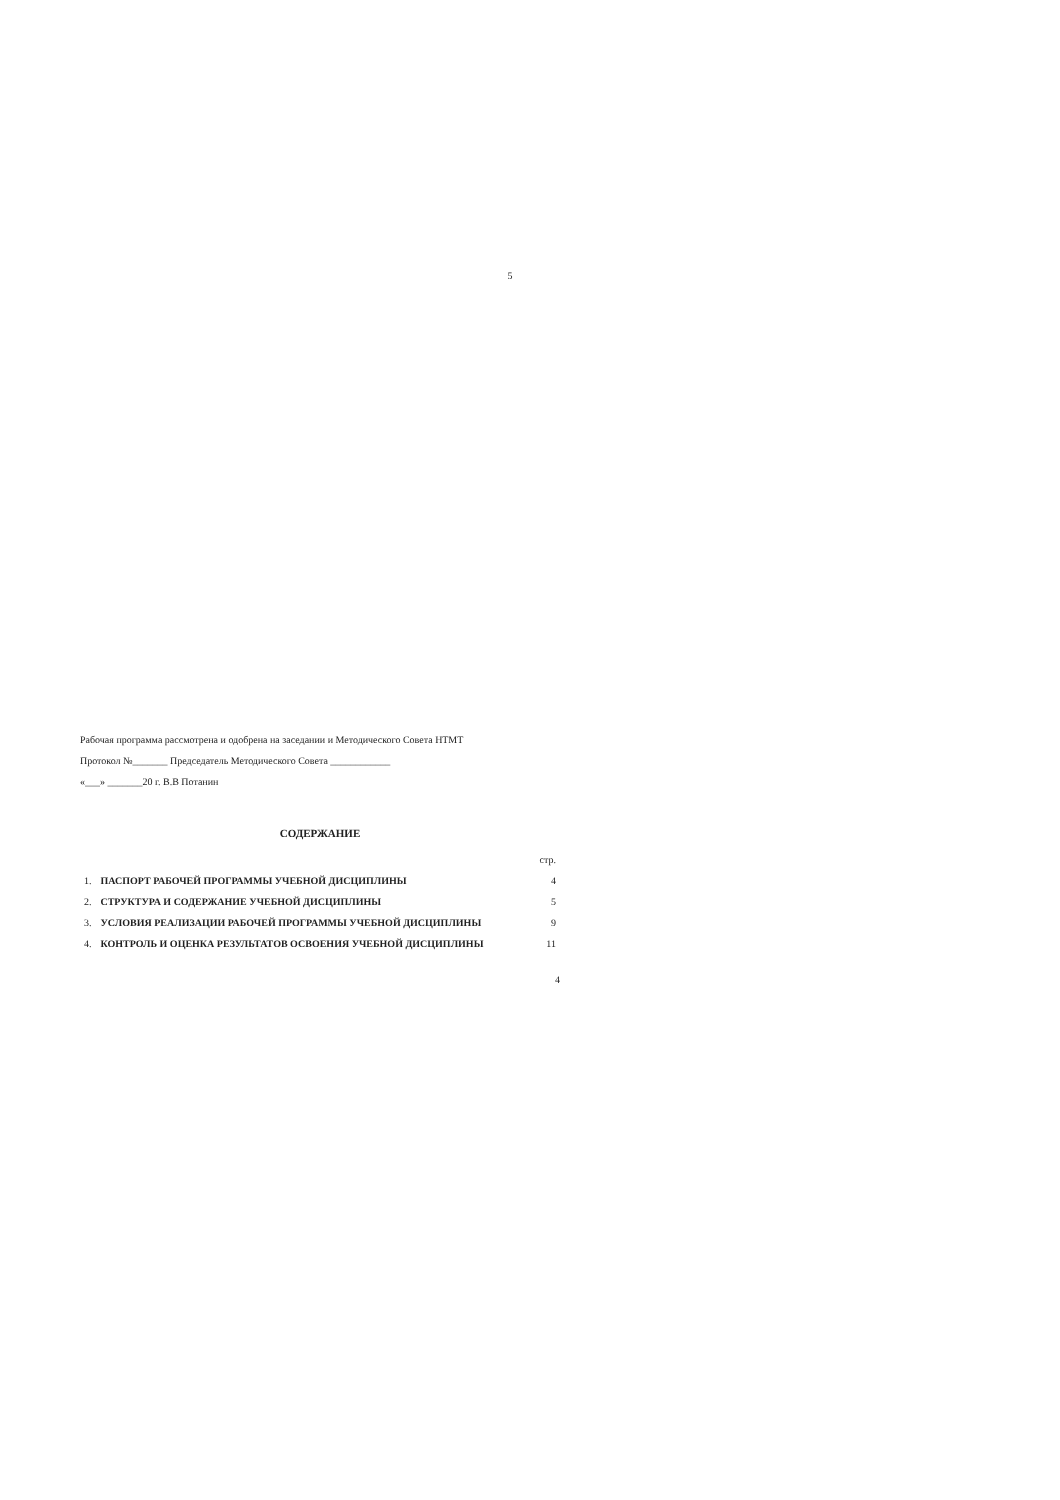5
Рабочая программа рассмотрена и одобрена на заседании и Методического Совета НТМТ
Протокол №_______ Председатель Методического Совета ____________
«___» _______20 г. В.В Потанин
СОДЕРЖАНИЕ
| | | стр. |
| 1. | ПАСПОРТ РАБОЧЕЙ ПРОГРАММЫ УЧЕБНОЙ ДИСЦИПЛИНЫ | 4 |
| 2. | СТРУКТУРА И СОДЕРЖАНИЕ УЧЕБНОЙ ДИСЦИПЛИНЫ | 5 |
| 3. | УСЛОВИЯ РЕАЛИЗАЦИИ РАБОЧЕЙ ПРОГРАММЫ УЧЕБНОЙ ДИСЦИПЛИНЫ | 9 |
| 4. | КОНТРОЛЬ И ОЦЕНКА РЕЗУЛЬТАТОВ ОСВОЕНИЯ УЧЕБНОЙ ДИСЦИПЛИНЫ | 11 |
4